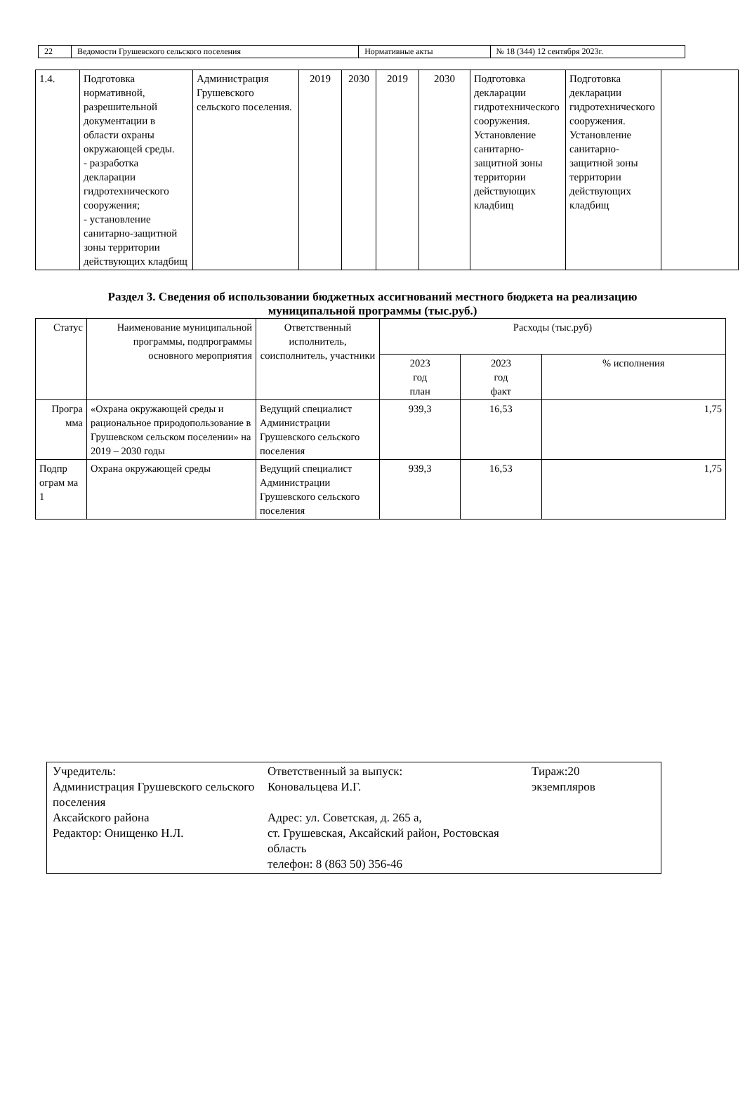| 22 | Ведомости Грушевского сельского поселения | Нормативные акты | № 18 (344) 12 сентября 2023г. |
| 1.4. | Подготовка нормативной, разрешительной документации в области охраны окружающей среды. - разработка декларации гидротехнического сооружения; - установление санитарно-защитной зоны территории действующих кладбищ | Администрация Грушевского сельского поселения. | 2019 | 2030 | 2019 | 2030 | Подготовка декларации гидротехнического сооружения. Установление санитарно-защитной зоны территории действующих кладбищ | Подготовка декларации гидротехнического сооружения. Установление санитарно-защитной зоны территории действующих кладбищ | |
Раздел 3. Сведения об использовании бюджетных ассигнований местного бюджета на реализацию
муниципальной программы (тыс.руб.)
| Статус | Наименование муниципальной программы, подпрограммы основного мероприятия | Ответственный исполнитель, соисполнитель, участники | Расходы (тыс.руб) | | |
| --- | --- | --- | --- | --- | --- |
| | | | 2023 год план | 2023 год факт | % исполнения |
| Програ мма | «Охрана окружающей среды и рациональное природопользование в Грушевском сельском поселении» на 2019 – 2030 годы | Ведущий специалист Администрации Грушевского сельского поселения | 939,3 | 16,53 | 1,75 |
| Подпр ограм ма 1 | Охрана окружающей среды | Ведущий специалист Администрации Грушевского сельского поселения | 939,3 | 16,53 | 1,75 |
| Учредитель: Администрация Грушевского сельского поселения Аксайского района Редактор: Онищенко Н.Л. | Ответственный за выпуск: Коновальцева И.Г. Адрес: ул. Советская, д. 265 а, ст. Грушевская, Аксайский район, Ростовская область телефон: 8 (863 50) 356-46 | Тираж:20 экземпляров |